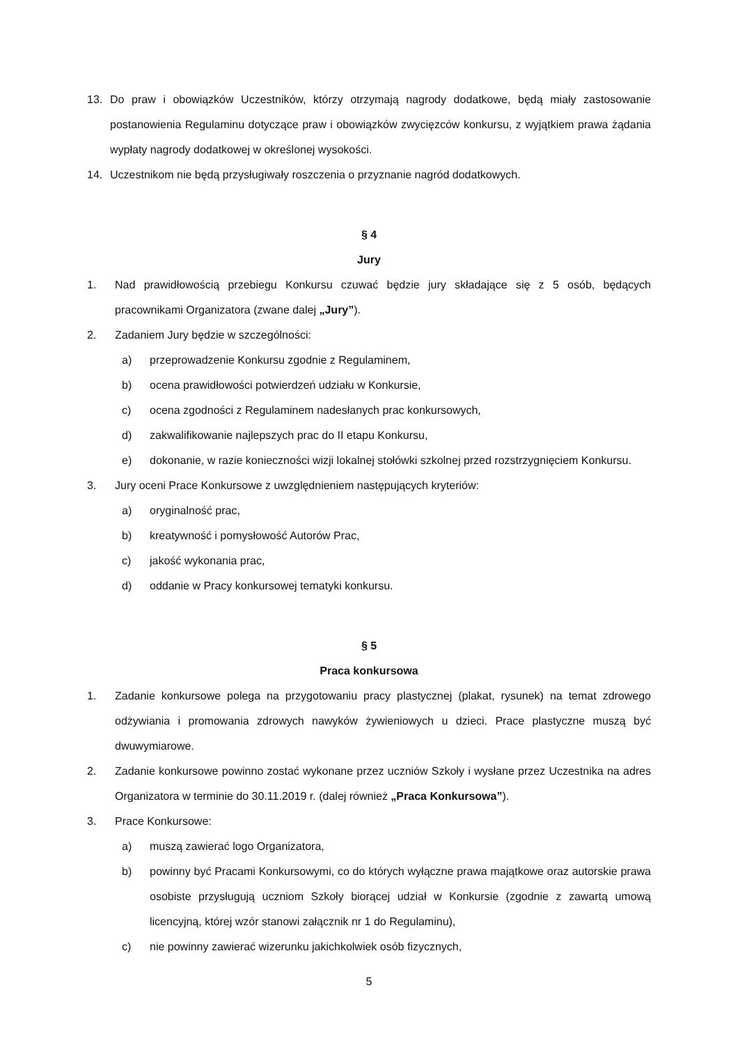13. Do praw i obowiązków Uczestników, którzy otrzymają nagrody dodatkowe, będą miały zastosowanie postanowienia Regulaminu dotyczące praw i obowiązków zwycięzców konkursu, z wyjątkiem prawa żądania wypłaty nagrody dodatkowej w określonej wysokości.
14. Uczestnikom nie będą przysługiwały roszczenia o przyznanie nagród dodatkowych.
§ 4
Jury
1. Nad prawidłowością przebiegu Konkursu czuwać będzie jury składające się z 5 osób, będących pracownikami Organizatora (zwane dalej „Jury”).
2. Zadaniem Jury będzie w szczególności:
a) przeprowadzenie Konkursu zgodnie z Regulaminem,
b) ocena prawidłowości potwierdzeń udziału w Konkursie,
c) ocena zgodności z Regulaminem nadesłanych prac konkursowych,
d) zakwalifikowanie najlepszych prac do II etapu Konkursu,
e) dokonanie, w razie konieczności wizji lokalnej stołówki szkolnej przed rozstrzygnięciem Konkursu.
3. Jury oceni Prace Konkursowe z uwzględnieniem następujących kryteriów:
a) oryginalność prac,
b) kreatywność i pomysłowość Autorów Prac,
c) jakość wykonania prac,
d) oddanie w Pracy konkursowej tematyki konkursu.
§ 5
Praca konkursowa
1. Zadanie konkursowe polega na przygotowaniu pracy plastycznej (plakat, rysunek) na temat zdrowego odżywiania i promowania zdrowych nawyków żywieniowych u dzieci. Prace plastyczne muszą być dwuwymiarowe.
2. Zadanie konkursowe powinno zostać wykonane przez uczniów Szkoły i wysłane przez Uczestnika na adres Organizatora w terminie do 30.11.2019 r. (dalej również „Praca Konkursowa”).
3. Prace Konkursowe:
a) muszą zawierać logo Organizatora,
b) powinny być Pracami Konkursowymi, co do których wyłączne prawa majątkowe oraz autorskie prawa osobiste przysługują uczniom Szkoły biorącej udział w Konkursie (zgodnie z zawartą umową licencyjną, której wzór stanowi załącznik nr 1 do Regulaminu),
c) nie powinny zawierać wizerunku jakichkolwiek osób fizycznych,
5